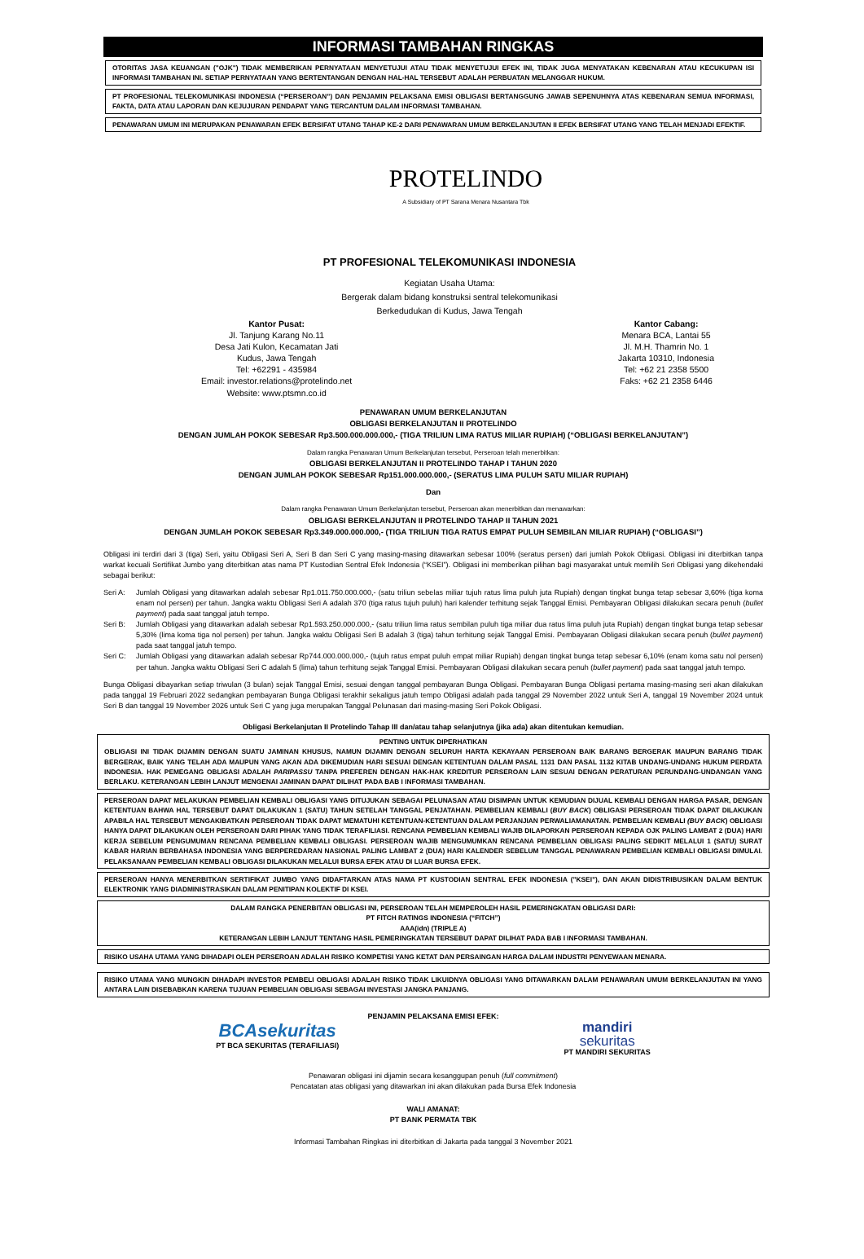INFORMASI TAMBAHAN RINGKAS
OTORITAS JASA KEUANGAN ("OJK") TIDAK MEMBERIKAN PERNYATAAN MENYETUJUI ATAU TIDAK MENYETUJUI EFEK INI, TIDAK JUGA MENYATAKAN KEBENARAN ATAU KECUKUPAN ISI INFORMASI TAMBAHAN INI. SETIAP PERNYATAAN YANG BERTENTANGAN DENGAN HAL-HAL TERSEBUT ADALAH PERBUATAN MELANGGAR HUKUM.
PT PROFESIONAL TELEKOMUNIKASI INDONESIA (“PERSEROAN”) DAN PENJAMIN PELAKSANA EMISI OBLIGASI BERTANGGUNG JAWAB SEPENUHNYA ATAS KEBENARAN SEMUA INFORMASI, FAKTA, DATA ATAU LAPORAN DAN KEJUJURAN PENDAPAT YANG TERCANTUM DALAM INFORMASI TAMBAHAN.
PENAWARAN UMUM INI MERUPAKAN PENAWARAN EFEK BERSIFAT UTANG TAHAP KE-2 DARI PENAWARAN UMUM BERKELANJUTAN II EFEK BERSIFAT UTANG YANG TELAH MENJADI EFEKTIF.
PROTELINDO
A Subsidiary of PT Sarana Menara Nusantara Tbk
PT PROFESIONAL TELEKOMUNIKASI INDONESIA
Kegiatan Usaha Utama:
Bergerak dalam bidang konstruksi sentral telekomunikasi
Berkedudukan di Kudus, Jawa Tengah
Kantor Pusat:
Jl. Tanjung Karang No.11
Desa Jati Kulon, Kecamatan Jati
Kudus, Jawa Tengah
Tel: +62291 - 435984
Email: investor.relations@protelindo.net
Website: www.ptsmn.co.id
Kantor Cabang:
Menara BCA, Lantai 55
Jl. M.H. Thamrin No. 1
Jakarta 10310, Indonesia
Tel: +62 21 2358 5500
Faks: +62 21 2358 6446
PENAWARAN UMUM BERKELANJUTAN
OBLIGASI BERKELANJUTAN II PROTELINDO
DENGAN JUMLAH POKOK SEBESAR Rp3.500.000.000.000,- (TIGA TRILIUN LIMA RATUS MILIAR RUPIAH) (“OBLIGASI BERKELANJUTAN”)
Dalam rangka Penawaran Umum Berkelanjutan tersebut, Perseroan telah menerbitkan:
OBLIGASI BERKELANJUTAN II PROTELINDO TAHAP I TAHUN 2020
DENGAN JUMLAH POKOK SEBESAR Rp151.000.000.000,- (SERATUS LIMA PULUH SATU MILIAR RUPIAH)
Dan
Dalam rangka Penawaran Umum Berkelanjutan tersebut, Perseroan akan menerbitkan dan menawarkan:
OBLIGASI BERKELANJUTAN II PROTELINDO TAHAP II TAHUN 2021
DENGAN JUMLAH POKOK SEBESAR Rp3.349.000.000.000,- (TIGA TRILIUN TIGA RATUS EMPAT PULUH SEMBILAN MILIAR RUPIAH) (“OBLIGASI”)
Obligasi ini terdiri dari 3 (tiga) Seri, yaitu Obligasi Seri A, Seri B dan Seri C yang masing-masing ditawarkan sebesar 100% (seratus persen) dari jumlah Pokok Obligasi. Obligasi ini diterbitkan tanpa warkat kecuali Sertifikat Jumbo yang diterbitkan atas nama PT Kustodian Sentral Efek Indonesia (“KSEI”). Obligasi ini memberikan pilihan bagi masyarakat untuk memilih Seri Obligasi yang dikehendaki sebagai berikut:
Seri A: Jumlah Obligasi yang ditawarkan adalah sebesar Rp1.011.750.000.000,- (satu triliun sebelas miliar tujuh ratus lima puluh juta Rupiah) dengan tingkat bunga tetap sebesar 3,60% (tiga koma enam nol persen) per tahun. Jangka waktu Obligasi Seri A adalah 370 (tiga ratus tujuh puluh) hari kalender terhitung sejak Tanggal Emisi. Pembayaran Obligasi dilakukan secara penuh (bullet payment) pada saat tanggal jatuh tempo.
Seri B: Jumlah Obligasi yang ditawarkan adalah sebesar Rp1.593.250.000.000,- (satu triliun lima ratus sembilan puluh tiga miliar dua ratus lima puluh juta Rupiah) dengan tingkat bunga tetap sebesar 5,30% (lima koma tiga nol persen) per tahun. Jangka waktu Obligasi Seri B adalah 3 (tiga) tahun terhitung sejak Tanggal Emisi. Pembayaran Obligasi dilakukan secara penuh (bullet payment) pada saat tanggal jatuh tempo.
Seri C: Jumlah Obligasi yang ditawarkan adalah sebesar Rp744.000.000.000,- (tujuh ratus empat puluh empat miliar Rupiah) dengan tingkat bunga tetap sebesar 6,10% (enam koma satu nol persen) per tahun. Jangka waktu Obligasi Seri C adalah 5 (lima) tahun terhitung sejak Tanggal Emisi. Pembayaran Obligasi dilakukan secara penuh (bullet payment) pada saat tanggal jatuh tempo.
Bunga Obligasi dibayarkan setiap triwulan (3 bulan) sejak Tanggal Emisi, sesuai dengan tanggal pembayaran Bunga Obligasi. Pembayaran Bunga Obligasi pertama masing-masing seri akan dilakukan pada tanggal 19 Februari 2022 sedangkan pembayaran Bunga Obligasi terakhir sekaligus jatuh tempo Obligasi adalah pada tanggal 29 November 2022 untuk Seri A, tanggal 19 November 2024 untuk Seri B dan tanggal 19 November 2026 untuk Seri C yang juga merupakan Tanggal Pelunasan dari masing-masing Seri Pokok Obligasi.
Obligasi Berkelanjutan II Protelindo Tahap III dan/atau tahap selanjutnya (jika ada) akan ditentukan kemudian.
PENTING UNTUK DIPERHATIKAN
OBLIGASI INI TIDAK DIJAMIN DENGAN SUATU JAMINAN KHUSUS, NAMUN DIJAMIN DENGAN SELURUH HARTA KEKAYAAN PERSEROAN BAIK BARANG BERGERAK MAUPUN BARANG TIDAK BERGERAK, BAIK YANG TELAH ADA MAUPUN YANG AKAN ADA DIKEMUDIAN HARI SESUAI DENGAN KETENTUAN DALAM PASAL 1131 DAN PASAL 1132 KITAB UNDANG-UNDANG HUKUM PERDATA INDONESIA. HAK PEMEGANG OBLIGASI ADALAH PARIPASSU TANPA PREFEREN DENGAN HAK-HAK KREDITUR PERSEROAN LAIN SESUAI DENGAN PERATURAN PERUNDANG-UNDANGAN YANG BERLAKU. KETERANGAN LEBIH LANJUT MENGENAI JAMINAN DAPAT DILIHAT PADA BAB I INFORMASI TAMBAHAN.
PERSEROAN DAPAT MELAKUKAN PEMBELIAN KEMBALI OBLIGASI YANG DITUJUKAN SEBAGAI PELUNASAN ATAU DISIMPAN UNTUK KEMUDIAN DIJUAL KEMBALI DENGAN HARGA PASAR, DENGAN KETENTUAN BAHWA HAL TERSEBUT DAPAT DILAKUKAN 1 (SATU) TAHUN SETELAH TANGGAL PENJATAHAN. PEMBELIAN KEMBALI (BUY BACK) OBLIGASI PERSEROAN TIDAK DAPAT DILAKUKAN APABILA HAL TERSEBUT MENGAKIBATKAN PERSEROAN TIDAK DAPAT MEMATUHI KETENTUAN-KETENTUAN DALAM PERJANJIAN PERWALIAMANATAN. PEMBELIAN KEMBALI (BUY BACK) OBLIGASI HANYA DAPAT DILAKUKAN OLEH PERSEROAN DARI PIHAK YANG TIDAK TERAFILIASI. RENCANA PEMBELIAN KEMBALI WAJIB DILAPORKAN PERSEROAN KEPADA OJK PALING LAMBAT 2 (DUA) HARI KERJA SEBELUM PENGUMUMAN RENCANA PEMBELIAN KEMBALI OBLIGASI. PERSEROAN WAJIB MENGUMUMKAN RENCANA PEMBELIAN OBLIGASI PALING SEDIKIT MELALUI 1 (SATU) SURAT KABAR HARIAN BERBAHASA INDONESIA YANG BERPEREDARAN NASIONAL PALING LAMBAT 2 (DUA) HARI KALENDER SEBELUM TANGGAL PENAWARAN PEMBELIAN KEMBALI OBLIGASI DIMULAI. PELAKSANAAN PEMBELIAN KEMBALI OBLIGASI DILAKUKAN MELALUI BURSA EFEK ATAU DI LUAR BURSA EFEK.
PERSEROAN HANYA MENERBITKAN SERTIFIKAT JUMBO YANG DIDAFTARKAN ATAS NAMA PT KUSTODIAN SENTRAL EFEK INDONESIA (”KSEI”), DAN AKAN DIDISTRIBUSIKAN DALAM BENTUK ELEKTRONIK YANG DIADMINISTRASIKAN DALAM PENITIPAN KOLEKTIF DI KSEI.
DALAM RANGKA PENERBITAN OBLIGASI INI, PERSEROAN TELAH MEMPEROLEH HASIL PEMERINGKATAN OBLIGASI DARI:
PT FITCH RATINGS INDONESIA (“FITCH”)
AAA(idn) (TRIPLE A)
KETERANGAN LEBIH LANJUT TENTANG HASIL PEMERINGKATAN TERSEBUT DAPAT DILIHAT PADA BAB I INFORMASI TAMBAHAN.
RISIKO USAHA UTAMA YANG DIHADAPI OLEH PERSEROAN ADALAH RISIKO KOMPETISI YANG KETAT DAN PERSAINGAN HARGA DALAM INDUSTRI PENYEWAAN MENARA.
RISIKO UTAMA YANG MUNGKIN DIHADAPI INVESTOR PEMBELI OBLIGASI ADALAH RISIKO TIDAK LIKUIDNYA OBLIGASI YANG DITAWARKAN DALAM PENAWARAN UMUM BERKELANJUTAN INI YANG ANTARA LAIN DISEBABKAN KARENA TUJUAN PEMBELIAN OBLIGASI SEBAGAI INVESTASI JANGKA PANJANG.
PENJAMIN PELAKSANA EMISI EFEK:
BCAsekuritas
PT BCA SEKURITAS (TERAFILIASI)
mandiri
sekuritas
PT MANDIRI SEKURITAS
Penawaran obligasi ini dijamin secara kesanggupan penuh (full commitment)
Pencatatan atas obligasi yang ditawarkan ini akan dilakukan pada Bursa Efek Indonesia
WALI AMANAT:
PT BANK PERMATA TBK
Informasi Tambahan Ringkas ini diterbitkan di Jakarta pada tanggal 3 November 2021